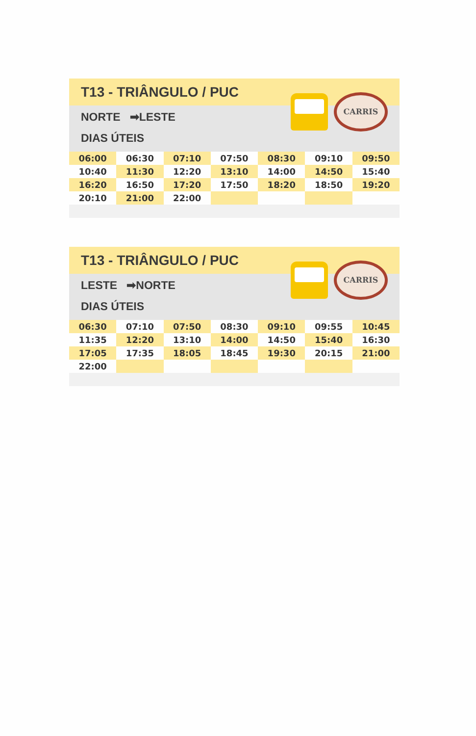T13 - TRIÂNGULO / PUC
NORTE ➡LESTE
DIAS ÚTEIS
CARRIS
| 06:00 | 06:30 | 07:10 | 07:50 | 08:30 | 09:10 | 09:50 |
| 10:40 | 11:30 | 12:20 | 13:10 | 14:00 | 14:50 | 15:40 |
| 16:20 | 16:50 | 17:20 | 17:50 | 18:20 | 18:50 | 19:20 |
| 20:10 | 21:00 | 22:00 | | | | |
T13 - TRIÂNGULO / PUC
LESTE ➡NORTE
DIAS ÚTEIS
CARRIS
| 06:30 | 07:10 | 07:50 | 08:30 | 09:10 | 09:55 | 10:45 |
| 11:35 | 12:20 | 13:10 | 14:00 | 14:50 | 15:40 | 16:30 |
| 17:05 | 17:35 | 18:05 | 18:45 | 19:30 | 20:15 | 21:00 |
| 22:00 | | | | | | |